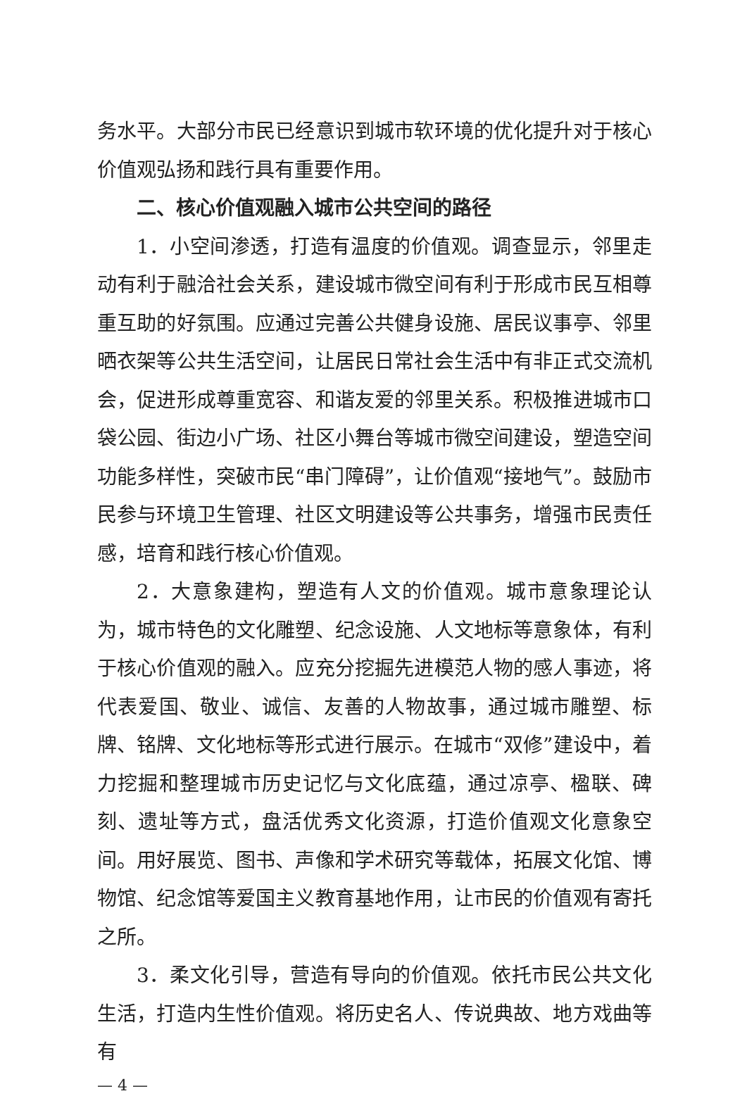务水平。大部分市民已经意识到城市软环境的优化提升对于核心价值观弘扬和践行具有重要作用。
二、核心价值观融入城市公共空间的路径
1．小空间渗透，打造有温度的价值观。调查显示，邻里走动有利于融洽社会关系，建设城市微空间有利于形成市民互相尊重互助的好氛围。应通过完善公共健身设施、居民议事亭、邻里晒衣架等公共生活空间，让居民日常社会生活中有非正式交流机会，促进形成尊重宽容、和谐友爱的邻里关系。积极推进城市口袋公园、街边小广场、社区小舞台等城市微空间建设，塑造空间功能多样性，突破市民“串门障碍”，让价值观“接地气”。鼓励市民参与环境卫生管理、社区文明建设等公共事务，增强市民责任感，培育和践行核心价值观。
2．大意象建构，塑造有人文的价值观。城市意象理论认为，城市特色的文化雕塑、纪念设施、人文地标等意象体，有利于核心价值观的融入。应充分挖掘先进模范人物的感人事迹，将代表爱国、敬业、诚信、友善的人物故事，通过城市雕塑、标牌、铭牌、文化地标等形式进行展示。在城市“双修”建设中，着力挖掘和整理城市历史记忆与文化底蕴，通过凉亭、楹联、碑刻、遗址等方式，盘活优秀文化资源，打造价值观文化意象空间。用好展览、图书、声像和学术研究等载体，拓展文化馆、博物馆、纪念馆等爱国主义教育基地作用，让市民的价值观有寄托之所。
3．柔文化引导，营造有导向的价值观。依托市民公共文化生活，打造内生性价值观。将历史名人、传说典故、地方戏曲等有
— 4 —